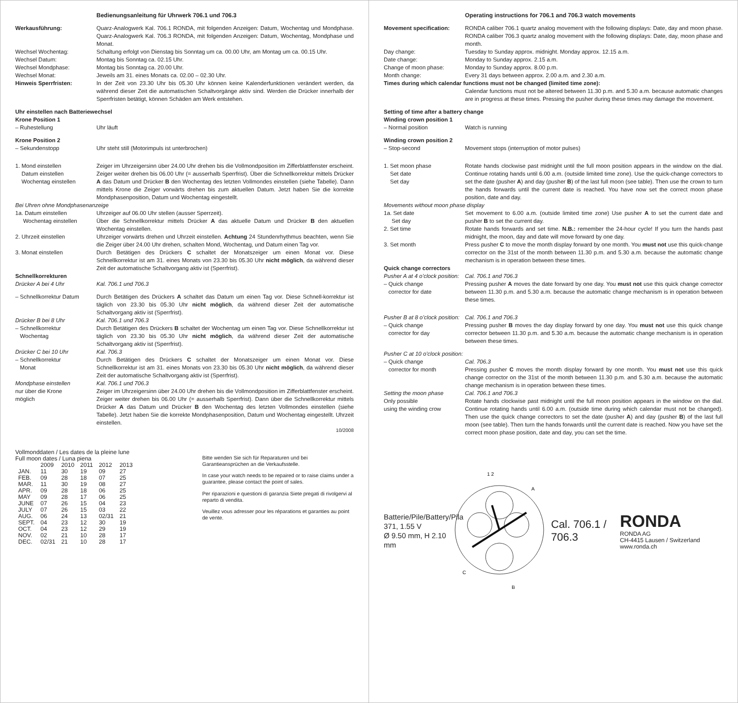Bedienungsanleitung für Uhrwerk 706.1 und 706.3
Werkausführung: Quarz-Analogwerk Kal. 706.1 RONDA, mit folgenden Anzeigen: Datum, Wochentag und Mondphase. Quarz-Analogwerk Kal. 706.3 RONDA, mit folgenden Anzeigen: Datum, Wochentag, Mondphase und Monat.
Wechsel Wochentag: Schaltung erfolgt von Dienstag bis Sonntag um ca. 00.00 Uhr, am Montag um ca. 00.15 Uhr.
Wechsel Datum: Montag bis Sonntag ca. 02.15 Uhr.
Wechsel Mondphase: Montag bis Sonntag ca. 20.00 Uhr.
Wechsel Monat: Jeweils am 31. eines Monats ca. 02.00 – 02.30 Uhr.
Hinweis Sperrfristen: In der Zeit von 23.30 Uhr bis 05.30 Uhr können keine Kalenderfunktionen verändert werden, da während dieser Zeit die automatischen Schaltvorgänge aktiv sind. Werden die Drücker innerhalb der Sperrfristen betätigt, können Schäden am Werk entstehen.
Uhr einstellen nach Batteriewechsel
Krone Position 1
– Ruhestellung Uhr läuft
Krone Position 2
– Sekundenstopp Uhr steht still (Motorimpuls ist unterbrochen)
1. Mond einstellen
Datum einstellen
Wochentag einstellen
Zeiger im Uhrzeigersinn über 24.00 Uhr drehen bis die Vollmondposition im Zifferblattfenster erscheint. Zeiger weiter drehen bis 06.00 Uhr (= ausserhalb Sperrfrist). Über die Schnellkorrektur mittels Drücker A das Datum und Drücker B den Wochentag des letzten Vollmondes einstellen (siehe Tabelle). Dann mittels Krone die Zeiger vorwärts drehen bis zum aktuellen Datum. Jetzt haben Sie die korrekte Mondphasenposition, Datum und Wochentag eingestellt.
Bei Uhren ohne Mondphasenanzeige
1a. Datum einstellen
Wochentag einstellen
Uhrzeiger auf 06.00 Uhr stellen (ausser Sperrzeit).
Über die Schnellkorrektur mittels Drücker A das aktuelle Datum und Drücker B den aktuellen Wochentag einstellen.
2. Uhrzeit einstellen Uhrzeiger vorwärts drehen und Uhrzeit einstellen. Achtung 24 Stundenrhythmus beachten, wenn Sie die Zeiger über 24.00 Uhr drehen, schalten Mond, Wochentag, und Datum einen Tag vor.
3. Monat einstellen Durch Betätigen des Drückers C schaltet der Monatszeiger um einen Monat vor. Diese Schnellkorrektur ist am 31. eines Monats von 23.30 bis 05.30 Uhr nicht möglich, da während dieser Zeit der automatische Schaltvorgang aktiv ist (Sperrfrist).
Schnellkorrekturen
Drücker A bei 4 Uhr Kal. 706.1 und 706.3
– Schnellkorrektur Datum
Durch Betätigen des Drückers A schaltet das Datum um einen Tag vor. Diese Schnell-korrektur ist täglich von 23.30 bis 05.30 Uhr nicht möglich, da während dieser Zeit der automatische Schaltvorgang aktiv ist (Sperrfrist).
Drücker B bei 8 Uhr
– Schnellkorrektur
Wochentag
Kal. 706.1 und 706.3
Durch Betätigen des Drückers B schaltet der Wochentag um einen Tag vor. Diese Schnellkorrektur ist täglich von 23.30 bis 05.30 Uhr nicht möglich, da während dieser Zeit der automatische Schaltvorgang aktiv ist (Sperrfrist).
Drücker C bei 10 Uhr
– Schnellkorrektur
Monat
Kal. 706.3
Durch Betätigen des Drückers C schaltet der Monatszeiger um einen Monat vor. Diese Schnellkorrektur ist am 31. eines Monats von 23.30 bis 05.30 Uhr nicht möglich, da während dieser Zeit der automatische Schaltvorgang aktiv ist (Sperrfrist).
Mondphase einstellen
nur über die Krone
möglich
Kal. 706.1 und 706.3
Zeiger im Uhrzeigersinn über 24.00 Uhr drehen bis die Vollmondposition im Zifferblattfenster erscheint. Zeiger weiter drehen bis 06.00 Uhr (= ausserhalb Sperrfrist). Dann über die Schnellkorrektur mittels Drücker A das Datum und Drücker B den Wochentag des letzten Vollmondes einstellen (siehe Tabelle). Jetzt haben Sie die korrekte Mondphasenposition, Datum und Wochentag eingestellt. Uhrzeit einstellen.
10/2008
Vollmonddaten / Les dates de la pleine lune
Full moon dates / Luna piena
| | 2009 | 2010 | 2011 | 2012 | 2013 |
| --- | --- | --- | --- | --- | --- |
| JAN. | 11 | 30 | 19 | 09 | 27 |
| FEB. | 09 | 28 | 18 | 07 | 25 |
| MAR. | 11 | 30 | 19 | 08 | 27 |
| APR. | 09 | 28 | 18 | 06 | 25 |
| MAY | 09 | 28 | 17 | 06 | 25 |
| JUNE | 07 | 26 | 15 | 04 | 23 |
| JULY | 07 | 26 | 15 | 03 | 22 |
| AUG. | 06 | 24 | 13 | 02/31 | 21 |
| SEPT. | 04 | 23 | 12 | 30 | 19 |
| OCT. | 04 | 23 | 12 | 29 | 19 |
| NOV. | 02 | 21 | 10 | 28 | 17 |
| DEC. | 02/31 | 21 | 10 | 28 | 17 |
Bitte wenden Sie sich für Reparaturen und bei Garantieansprüchen an die Verkaufsstelle.
In case your watch needs to be repaired or to raise claims under a guarantee, please contact the point of sales.
Per riparazioni e questioni di garanzia Siete pregati di rivolgervi al reparto di vendita.
Veuillez vous adresser pour les réparations et garanties au point de vente.
Operating instructions for 706.1 and 706.3 watch movements
Movement specification: RONDA caliber 706.1 quartz analog movement with the following displays: Date, day and moon phase. RONDA caliber 706.3 quartz analog movement with the following displays: Date, day, moon phase and month.
Day change: Tuesday to Sunday approx. midnight. Monday approx. 12.15 a.m.
Date change: Monday to Sunday approx. 2.15 a.m.
Change of moon phase: Monday to Sunday approx. 8.00 p.m.
Month change: Every 31 days between approx. 2.00 a.m. and 2.30 a.m.
Times during which calendar functions must not be changed (limited time zone):
Calendar functions must not be altered between 11.30 p.m. and 5.30 a.m. because automatic changes are in progress at these times. Pressing the pusher during these times may damage the movement.
Setting of time after a battery change
Winding crown position 1
– Normal position Watch is running
Winding crown position 2
– Stop-second Movement stops (interruption of motor pulses)
1. Set moon phase
Set date
Set day
Rotate hands clockwise past midnight until the full moon position appears in the window on the dial. Continue rotating hands until 6.00 a.m. (outside limited time zone). Use the quick-change correctors to set the date (pusher A) and day (pusher B) of the last full moon (see table). Then use the crown to turn the hands forwards until the current date is reached. You have now set the correct moon phase position, date and day.
Movements without moon phase display
1a. Set date
Set day
Set movement to 6.00 a.m. (outside limited time zone) Use pusher A to set the current date and pusher B to set the current day.
2. Set time Rotate hands forwards and set time. N.B.: remember the 24-hour cycle! If you turn the hands past midnight, the moon, day and date will move forward by one day.
3. Set month Press pusher C to move the month display forward by one month. You must not use this quick-change corrector on the 31st of the month between 11.30 p.m. and 5.30 a.m. because the automatic change mechanism is in operation between these times.
Quick change correctors
Pusher A at 4 o’clock position:
– Quick change
corrector for date
Cal. 706.1 and 706.3
Pressing pusher A moves the date forward by one day. You must not use this quick change corrector between 11.30 p.m. and 5.30 a.m. because the automatic change mechanism is in operation between these times.
Pusher B at 8 o’clock position:
– Quick change
corrector for day
Cal. 706.1 and 706.3
Pressing pusher B moves the day display forward by one day. You must not use this quick change corrector between 11.30 p.m. and 5.30 a.m. because the automatic change mechanism is in operation between these times.
Pusher C at 10 o’clock position:
– Quick change
corrector for month
Cal. 706.3
Pressing pusher C moves the month display forward by one month. You must not use this quick change corrector on the 31st of the month between 11.30 p.m. and 5.30 a.m. because the automatic change mechanism is in operation between these times.
Setting the moon phase
Only possible
using the winding crow
Cal. 706.1 and 706.3
Rotate hands clockwise past midnight until the full moon position appears in the window on the dial. Continue rotating hands until 6.00 a.m. (outside time during which calendar must not be changed). Then use the quick change correctors to set the date (pusher A) and day (pusher B) of the last full moon (see table). Then turn the hands forwards until the current date is reached. Now you have set the correct moon phase position, date and day, you can set the time.
Batterie/Pile/Battery/Pila
371, 1.55 V
Ø 9.50 mm, H 2.10 mm
1 2
A
C
B
Cal. 706.1 / 706.3
RONDA
RONDA AG
CH-4415 Lausen / Switzerland
www.ronda.ch